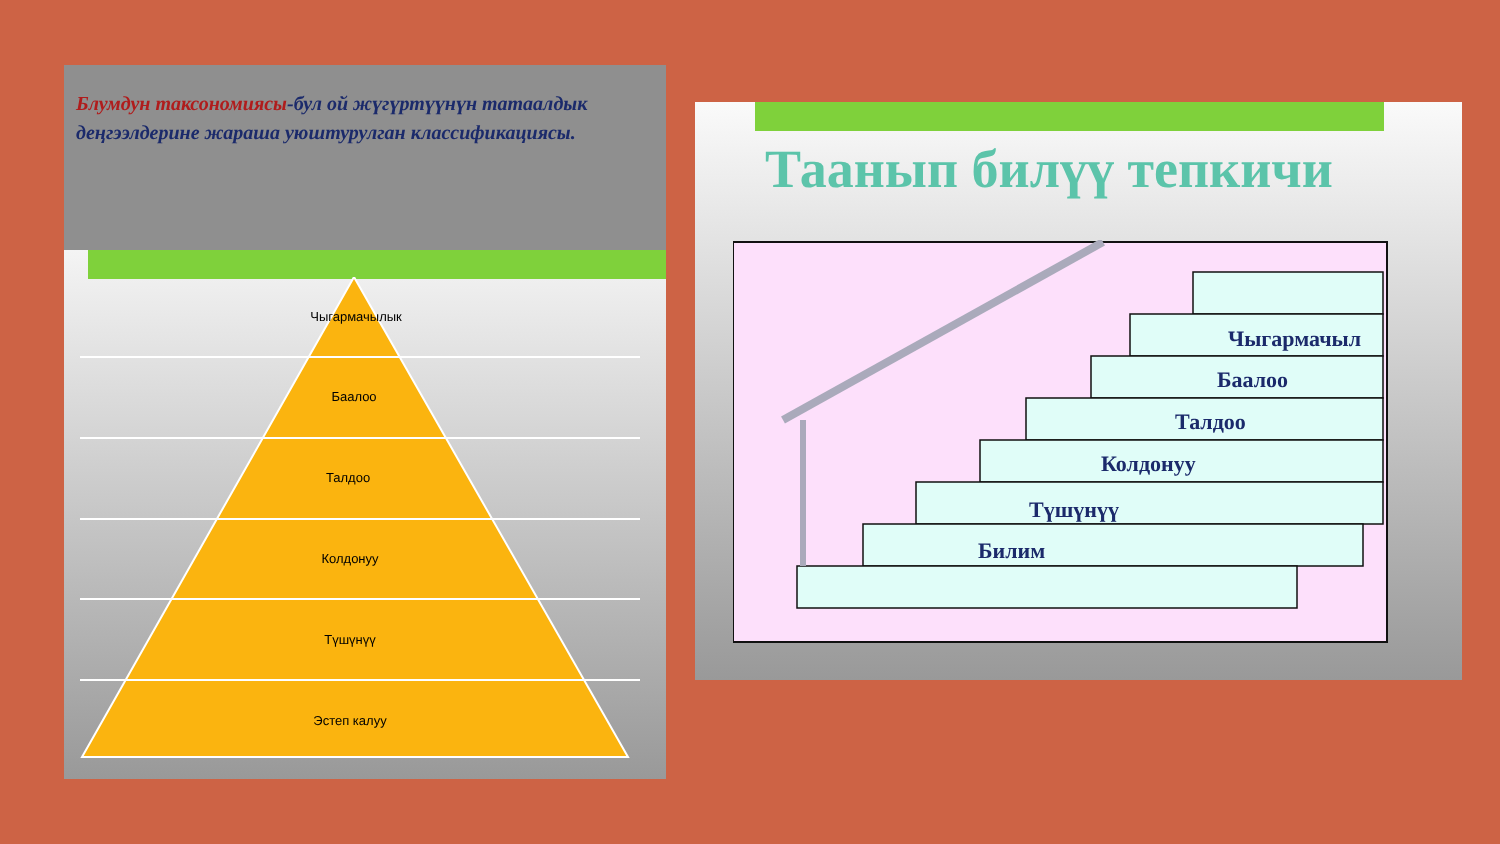Блумдун таксономиясы-бул ой жүгүртүүнүн татаалдык деңгээлдерине жараша уюштурулган классификациясы.
Чыгармачылык
Баалоо
Талдоо
Колдонуу
Түшүнүү
Эстеп калуу
Таанып билүү тепкичи
Чыгармачыл
Баалоо
Талдоо
Колдонуу
Түшүнүү
Билим